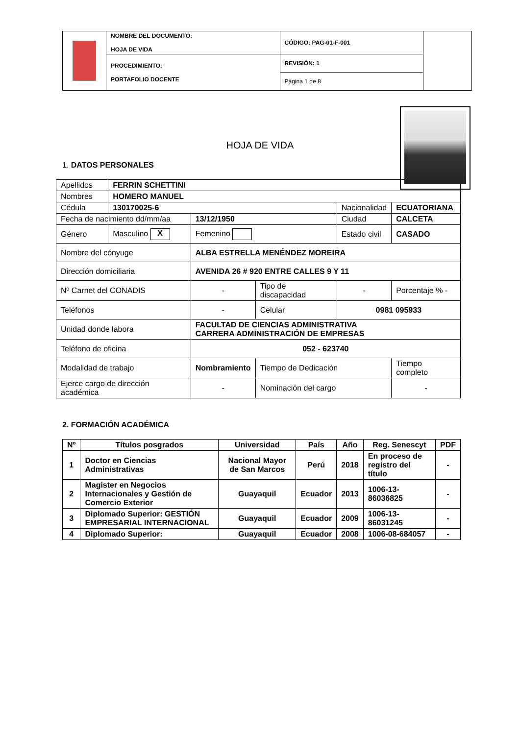| | NOMBRE DEL DOCUMENTO: HOJA DE VIDA | CÓDIGO: PAG-01-F-001 | |
| | PROCEDIMIENTO: PORTAFOLIO DOCENTE | REVISIÓN: 1 | |
| | | Página 1 de 8 | |
HOJA DE VIDA
1. DATOS PERSONALES
| Apellidos | FERRIN SCHETTINI | | | | | |
| Nombres | HOMERO MANUEL | | | | | |
| Cédula | 130170025-6 | | | Nacionalidad | | ECUATORIANA |
| Fecha de nacimiento dd/mm/aa | | 13/12/1950 | | Ciudad | CALCETA | |
| Género | Masculino X | Femenino | | Estado civil | | CASADO |
| Nombre del cónyuge | | ALBA ESTRELLA MENÉNDEZ MOREIRA | | | | |
| Dirección domiciliaria | | AVENIDA 26 # 920 ENTRE CALLES 9 Y 11 | | | | |
| Nº Carnet del CONADIS | | - | Tipo de discapacidad | - | Porcentaje % - | |
| Teléfonos | | - | Celular | 0981 095933 | | |
| Unidad donde labora | | FACULTAD DE CIENCIAS ADMINISTRATIVA CARRERA ADMINISTRACIÓN DE EMPRESAS | | | | |
| Teléfono de oficina | | 052 - 623740 | | | | |
| Modalidad de trabajo | | Nombramiento | Tiempo de Dedicación | | Tiempo completo | |
| Ejerce cargo de dirección académica | | - | Nominación del cargo | | - | |
2. FORMACIÓN ACADÉMICA
| Nº | Títulos posgrados | Universidad | País | Año | Reg. Senescyt | PDF |
| --- | --- | --- | --- | --- | --- | --- |
| 1 | Doctor en Ciencias Administrativas | Nacional Mayor de San Marcos | Perú | 2018 | En proceso de registro del título | - |
| 2 | Magister en Negocios Internacionales y Gestión de Comercio Exterior | Guayaquil | Ecuador | 2013 | 1006-13-86036825 | - |
| 3 | Diplomado Superior: GESTIÓN EMPRESARIAL INTERNACIONAL | Guayaquil | Ecuador | 2009 | 1006-13-86031245 | - |
| 4 | Diplomado Superior: | Guayaquil | Ecuador | 2008 | 1006-08-684057 | - |